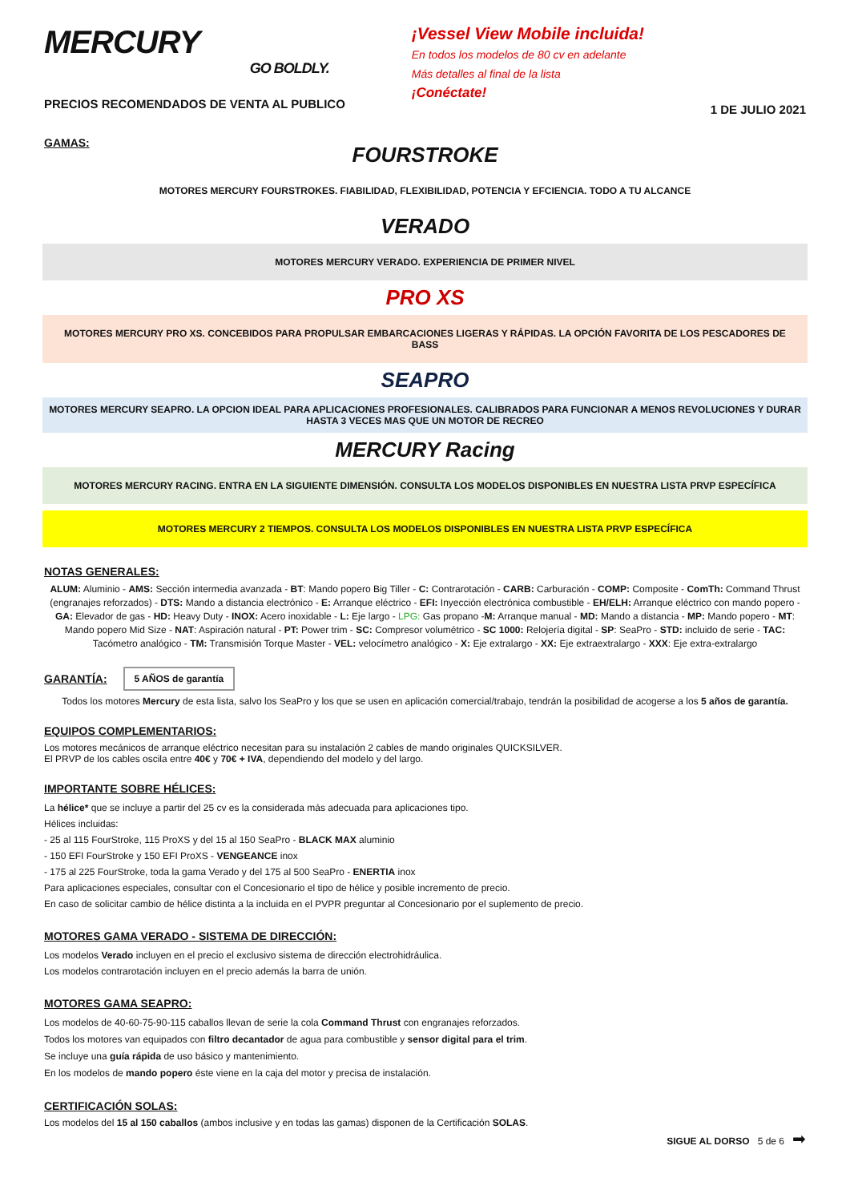MERCURY
GO BOLDLY.
PRECIOS RECOMENDADOS DE VENTA AL PUBLICO
¡Vessel View Mobile incluida!
En todos los modelos de 80 cv en adelante
Más detalles al final de la lista
¡Conéctate!
1 DE JULIO 2021
GAMAS:
FOURSTROKE
MOTORES MERCURY FOURSTROKES. FIABILIDAD, FLEXIBILIDAD, POTENCIA Y EFCIENCIA. TODO A TU ALCANCE
VERADO
MOTORES MERCURY VERADO. EXPERIENCIA DE PRIMER NIVEL
PRO XS
MOTORES MERCURY PRO XS. CONCEBIDOS PARA PROPULSAR EMBARCACIONES LIGERAS Y RÁPIDAS. LA OPCIÓN FAVORITA DE LOS PESCADORES DE BASS
SEAPRO
MOTORES MERCURY SEAPRO. LA OPCION IDEAL PARA APLICACIONES PROFESIONALES. CALIBRADOS PARA FUNCIONAR A MENOS REVOLUCIONES Y DURAR HASTA 3 VECES MAS QUE UN MOTOR DE RECREO
MERCURY Racing
MOTORES MERCURY RACING. ENTRA EN LA SIGUIENTE DIMENSIÓN. CONSULTA LOS MODELOS DISPONIBLES EN NUESTRA LISTA PRVP ESPECÍFICA
MOTORES MERCURY 2 TIEMPOS. CONSULTA LOS MODELOS DISPONIBLES EN NUESTRA LISTA PRVP ESPECÍFICA
NOTAS GENERALES:
ALUM: Aluminio - AMS: Sección intermedia avanzada - BT: Mando popero Big Tiller - C: Contrarotación - CARB: Carburación - COMP: Composite - ComTh: Command Thrust (engranajes reforzados) - DTS: Mando a distancia electrónico - E: Arranque eléctrico - EFI: Inyección electrónica combustible - EH/ELH: Arranque eléctrico con mando popero - GA: Elevador de gas - HD: Heavy Duty - INOX: Acero inoxidable - L: Eje largo - LPG: Gas propano -M: Arranque manual - MD: Mando a distancia - MP: Mando popero - MT: Mando popero Mid Size - NAT: Aspiración natural - PT: Power trim - SC: Compresor volumétrico - SC 1000: Relojería digital - SP: SeaPro - STD: incluido de serie - TAC: Tacómetro analógico - TM: Transmisión Torque Master - VEL: velocímetro analógico - X: Eje extralargo - XX: Eje extraextralargo - XXX: Eje extra-extralargo
GARANTÍA:
5 AÑOS de garantía
Todos los motores Mercury de esta lista, salvo los SeaPro y los que se usen en aplicación comercial/trabajo, tendrán la posibilidad de acogerse a los 5 años de garantía.
EQUIPOS COMPLEMENTARIOS:
Los motores mecánicos de arranque eléctrico necesitan para su instalación 2 cables de mando originales QUICKSILVER.
El PRVP de los cables oscila entre 40€ y 70€ + IVA, dependiendo del modelo y del largo.
IMPORTANTE SOBRE HÉLICES:
La hélice* que se incluye a partir del 25 cv es la considerada más adecuada para aplicaciones tipo.
Hélices incluidas:
- 25 al 115 FourStroke, 115 ProXS y del 15 al 150 SeaPro - BLACK MAX aluminio
- 150 EFI FourStroke y 150 EFI ProXS - VENGEANCE inox
- 175 al 225 FourStroke, toda la gama Verado y del 175 al 500 SeaPro - ENERTIA inox
Para aplicaciones especiales, consultar con el Concesionario el tipo de hélice y posible incremento de precio.
En caso de solicitar cambio de hélice distinta a la incluida en el PVPR preguntar al Concesionario por el suplemento de precio.
MOTORES GAMA VERADO - SISTEMA DE DIRECCIÓN:
Los modelos Verado incluyen en el precio el exclusivo sistema de dirección electrohidráulica.
Los modelos contrarotación incluyen en el precio además la barra de unión.
MOTORES GAMA SEAPRO:
Los modelos de 40-60-75-90-115 caballos llevan de serie la cola Command Thrust con engranajes reforzados.
Todos los motores van equipados con filtro decantador de agua para combustible y sensor digital para el trim.
Se incluye una guía rápida de uso básico y mantenimiento.
En los modelos de mando popero éste viene en la caja del motor y precisa de instalación.
CERTIFICACIÓN SOLAS:
Los modelos del 15 al 150 caballos (ambos inclusive y en todas las gamas) disponen de la Certificación SOLAS.
SIGUE AL DORSO 5 de 6 ➡